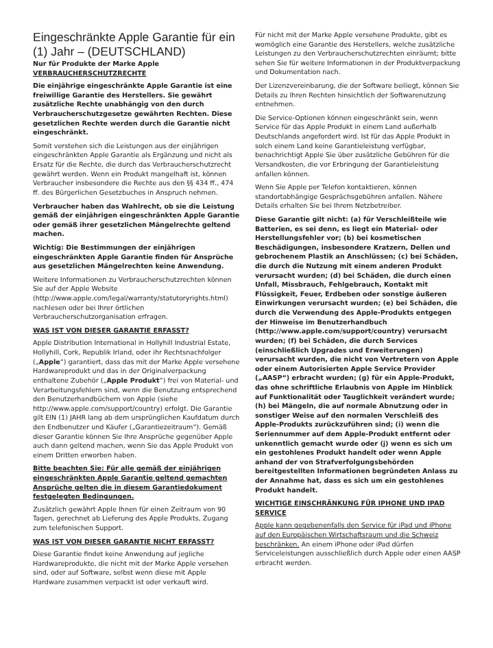Eingeschränkte Apple Garantie für ein (1) Jahr – (DEUTSCHLAND)
Nur für Produkte der Marke Apple
VERBRAUCHERSCHUTZRECHTE
Die einjährige eingeschränkte Apple Garantie ist eine freiwillige Garantie des Herstellers. Sie gewährt zusätzliche Rechte unabhängig von den durch Verbraucherschutzgesetze gewährten Rechten. Diese gesetzlichen Rechte werden durch die Garantie nicht eingeschränkt.
Somit verstehen sich die Leistungen aus der einjährigen eingeschränkten Apple Garantie als Ergänzung und nicht als Ersatz für die Rechte, die durch das Verbraucherschutzrecht gewährt werden. Wenn ein Produkt mangelhaft ist, können Verbraucher insbesondere die Rechte aus den §§ 434 ff., 474 ff. des Bürgerlichen Gesetzbuches in Anspruch nehmen.
Verbraucher haben das Wahlrecht, ob sie die Leistung gemäß der einjährigen eingeschränkten Apple Garantie oder gemäß ihrer gesetzlichen Mängelrechte geltend machen.
Wichtig: Die Bestimmungen der einjährigen eingeschränkten Apple Garantie finden für Ansprüche aus gesetzlichen Mängelrechten keine Anwendung.
Weitere Informationen zu Verbraucherschutzrechten können Sie auf der Apple Website (http://www.apple.com/legal/warranty/statutoryrights.html) nachlesen oder bei Ihrer örtlichen Verbraucherschutzorganisation erfragen.
WAS IST VON DIESER GARANTIE ERFASST?
Apple Distribution International in Hollyhill Industrial Estate, Hollyhill, Cork, Republik Irland, oder ihr Rechtsnachfolger („Apple“) garantiert, dass das mit der Marke Apple versehene Hardwareprodukt und das in der Originalverpackung enthaltene Zubehör („Apple Produkt“) frei von Material- und Verarbeitungsfehlern sind, wenn die Benutzung entsprechend den Benutzerhandbüchern von Apple (siehe http://www.apple.com/support/country) erfolgt. Die Garantie gilt EIN (1) JAHR lang ab dem ursprünglichen Kaufdatum durch den Endbenutzer und Käufer („Garantiezeitraum“). Gemäß dieser Garantie können Sie Ihre Ansprüche gegenüber Apple auch dann geltend machen, wenn Sie das Apple Produkt von einem Dritten erworben haben.
Bitte beachten Sie: Für alle gemäß der einjährigen eingeschränkten Apple Garantie geltend gemachten Ansprüche gelten die in diesem Garantiedokument festgelegten Bedingungen.
Zusätzlich gewährt Apple Ihnen für einen Zeitraum von 90 Tagen, gerechnet ab Lieferung des Apple Produkts, Zugang zum telefonischen Support.
WAS IST VON DIESER GARANTIE NICHT ERFASST?
Diese Garantie findet keine Anwendung auf jegliche Hardwareprodukte, die nicht mit der Marke Apple versehen sind, oder auf Software, selbst wenn diese mit Apple Hardware zusammen verpackt ist oder verkauft wird.
Für nicht mit der Marke Apple versehene Produkte, gibt es womöglich eine Garantie des Herstellers, welche zusätzliche Leistungen zu den Verbraucherschutzrechten einräumt; bitte sehen Sie für weitere Informationen in der Produktverpackung und Dokumentation nach.
Der Lizenzvereinbarung, die der Software beiliegt, können Sie Details zu Ihren Rechten hinsichtlich der Softwarenutzung entnehmen.
Die Service-Optionen können eingeschränkt sein, wenn Service für das Apple Produkt in einem Land außerhalb Deutschlands angefordert wird. Ist für das Apple Produkt in solch einem Land keine Garantieleistung verfügbar, benachrichtigt Apple Sie über zusätzliche Gebühren für die Versandkosten, die vor Erbringung der Garantieleistung anfallen können.
Wenn Sie Apple per Telefon kontaktieren, können standortabhängige Gesprächsgebühren anfallen. Nähere Details erhalten Sie bei Ihrem Netzbetreiber.
Diese Garantie gilt nicht: (a) für Verschleißteile wie Batterien, es sei denn, es liegt ein Material- oder Herstellungsfehler vor; (b) bei kosmetischen Beschädigungen, insbesondere Kratzern, Dellen und gebrochenem Plastik an Anschlüssen; (c) bei Schäden, die durch die Nutzung mit einem anderen Produkt verursacht wurden; (d) bei Schäden, die durch einen Unfall, Missbrauch, Fehlgebrauch, Kontakt mit Flüssigkeit, Feuer, Erdbeben oder sonstige äußeren Einwirkungen verursacht wurden; (e) bei Schäden, die durch die Verwendung des Apple-Produkts entgegen der Hinweise im Benutzerhandbuch (http://www.apple.com/support/country) verursacht wurden; (f) bei Schäden, die durch Services (einschließlich Upgrades und Erweiterungen) verursacht wurden, die nicht von Vertretern von Apple oder einem Autorisierten Apple Service Provider („AASP“) erbracht wurden; (g) für ein Apple-Produkt, das ohne schriftliche Erlaubnis von Apple im Hinblick auf Funktionalität oder Tauglichkeit verändert wurde; (h) bei Mängeln, die auf normale Abnutzung oder in sonstiger Weise auf den normalen Verschleiß des Apple-Produkts zurückzuführen sind; (i) wenn die Seriennummer auf dem Apple-Produkt entfernt oder unkenntlich gemacht wurde oder (j) wenn es sich um ein gestohlenes Produkt handelt oder wenn Apple anhand der von Strafverfolgungsbehörden bereitgestellten Informationen begründeten Anlass zu der Annahme hat, dass es sich um ein gestohlenes Produkt handelt.
WICHTIGE EINSCHRÄNKUNG FÜR IPHONE UND IPAD SERVICE
Apple kann gegebenenfalls den Service für iPad und iPhone auf den Europäischen Wirtschaftsraum und die Schweiz beschränken. An einem iPhone oder iPad dürfen Serviceleistungen ausschließlich durch Apple oder einen AASP erbracht werden.